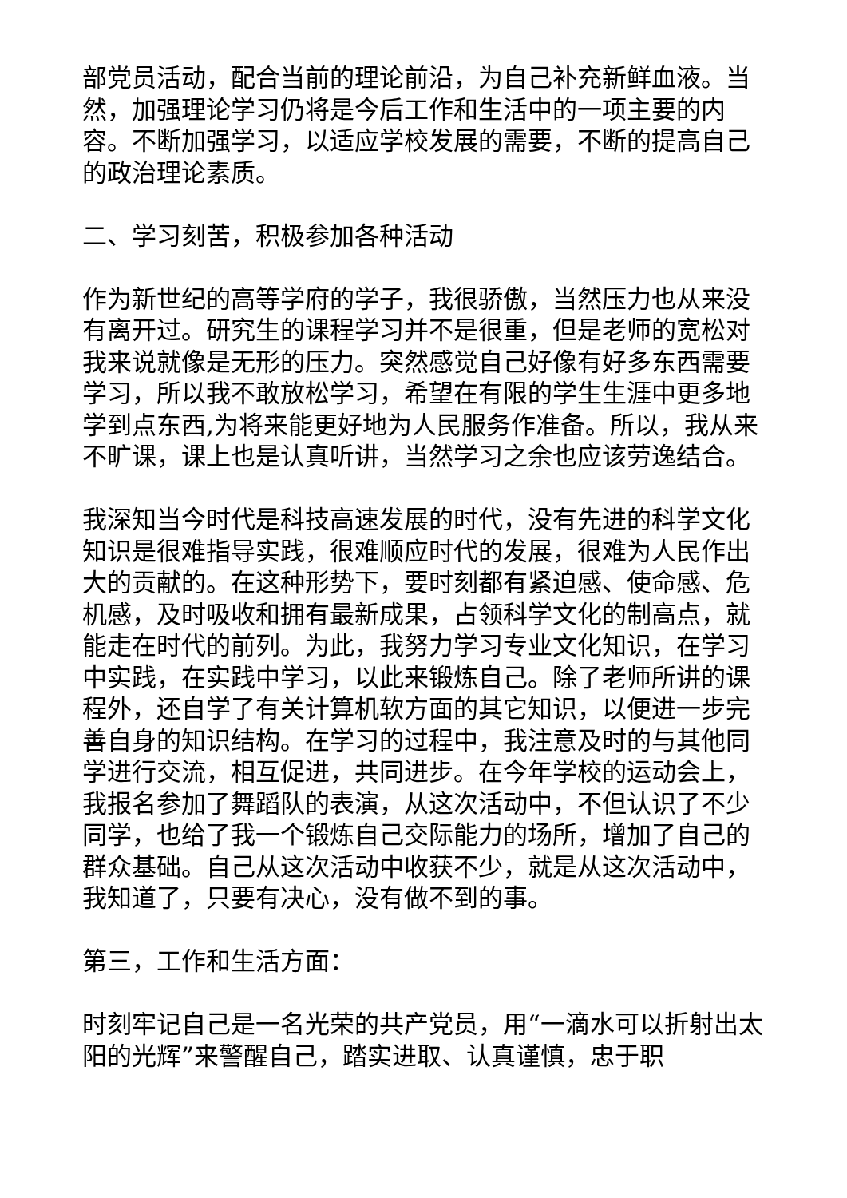部党员活动，配合当前的理论前沿，为自己补充新鲜血液。当然，加强理论学习仍将是今后工作和生活中的一项主要的内容。不断加强学习，以适应学校发展的需要，不断的提高自己的政治理论素质。
二、学习刻苦，积极参加各种活动
作为新世纪的高等学府的学子，我很骄傲，当然压力也从来没有离开过。研究生的课程学习并不是很重，但是老师的宽松对我来说就像是无形的压力。突然感觉自己好像有好多东西需要学习，所以我不敢放松学习，希望在有限的学生生涯中更多地学到点东西,为将来能更好地为人民服务作准备。所以，我从来不旷课，课上也是认真听讲，当然学习之余也应该劳逸结合。
我深知当今时代是科技高速发展的时代，没有先进的科学文化知识是很难指导实践，很难顺应时代的发展，很难为人民作出大的贡献的。在这种形势下，要时刻都有紧迫感、使命感、危机感，及时吸收和拥有最新成果，占领科学文化的制高点，就能走在时代的前列。为此，我努力学习专业文化知识，在学习中实践，在实践中学习，以此来锻炼自己。除了老师所讲的课程外，还自学了有关计算机软方面的其它知识，以便进一步完善自身的知识结构。在学习的过程中，我注意及时的与其他同学进行交流，相互促进，共同进步。在今年学校的运动会上，我报名参加了舞蹈队的表演，从这次活动中，不但认识了不少同学，也给了我一个锻炼自己交际能力的场所，增加了自己的群众基础。自己从这次活动中收获不少，就是从这次活动中，我知道了，只要有决心，没有做不到的事。
第三，工作和生活方面：
时刻牢记自己是一名光荣的共产党员，用“一滴水可以折射出太阳的光辉”来警醒自己，踏实进取、认真谨慎，忠于职